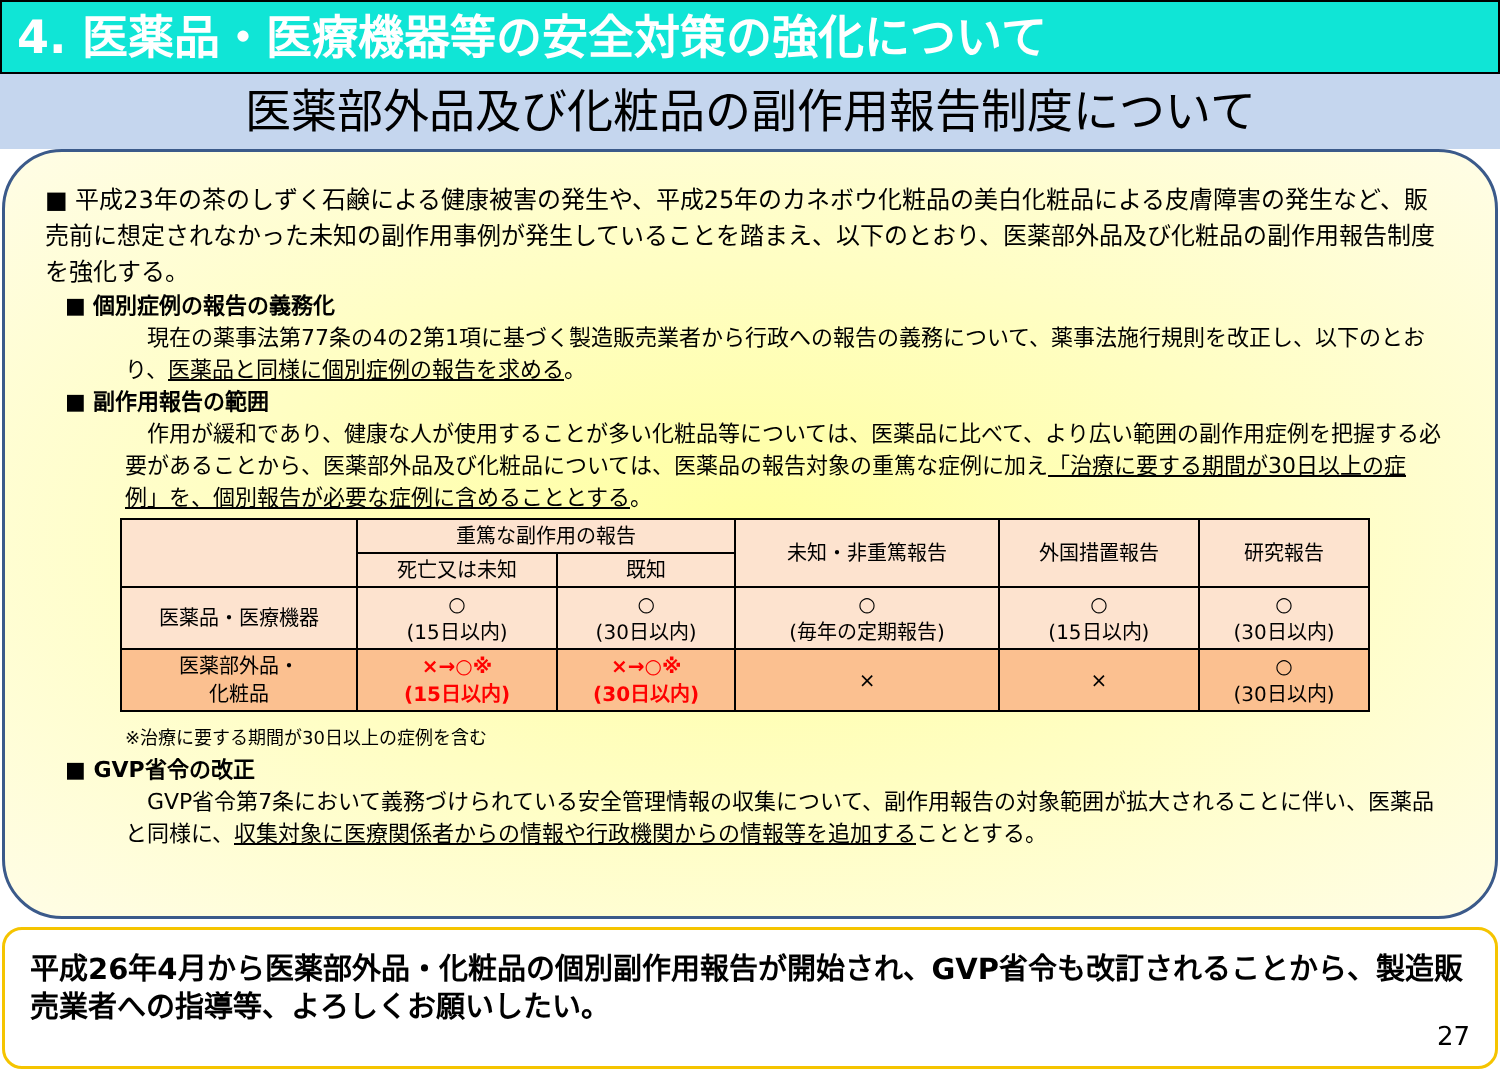4. 医薬品・医療機器等の安全対策の強化について
医薬部外品及び化粧品の副作用報告制度について
■ 平成23年の茶のしずく石鹸による健康被害の発生や、平成25年のカネボウ化粧品の美白化粧品による皮膚障害の発生など、販売前に想定されなかった未知の副作用事例が発生していることを踏まえ、以下のとおり、医薬部外品及び化粧品の副作用報告制度を強化する。
■ 個別症例の報告の義務化
　現在の薬事法第77条の4の2第1項に基づく製造販売業者から行政への報告の義務について、薬事法施行規則を改正し、以下のとおり、医薬品と同様に個別症例の報告を求める。
■ 副作用報告の範囲
　作用が緩和であり、健康な人が使用することが多い化粧品等については、医薬品に比べて、より広い範囲の副作用症例を把握する必要があることから、医薬部外品及び化粧品については、医薬品の報告対象の重篤な症例に加え「治療に要する期間が30日以上の症例」を、個別報告が必要な症例に含めることとする。
| | 重篤な副作用の報告 | | 未知・非重篤報告 | 外国措置報告 | 研究報告 |
| | 死亡又は未知 | 既知 | | | |
| 医薬品・医療機器 | ○ (15日以内) | ○ (30日以内) | ○ (毎年の定期報告) | ○ (15日以内) | ○ (30日以内) |
| 医薬部外品・ 化粧品 | ×→○※ (15日以内) | ×→○※ (30日以内) | × | × | ○ (30日以内) |
※治療に要する期間が30日以上の症例を含む
■ GVP省令の改正
　GVP省令第7条において義務づけられている安全管理情報の収集について、副作用報告の対象範囲が拡大されることに伴い、医薬品と同様に、収集対象に医療関係者からの情報や行政機関からの情報等を追加することとする。
平成26年4月から医薬部外品・化粧品の個別副作用報告が開始され、GVP省令も改訂されることから、製造販売業者への指導等、よろしくお願いしたい。
27